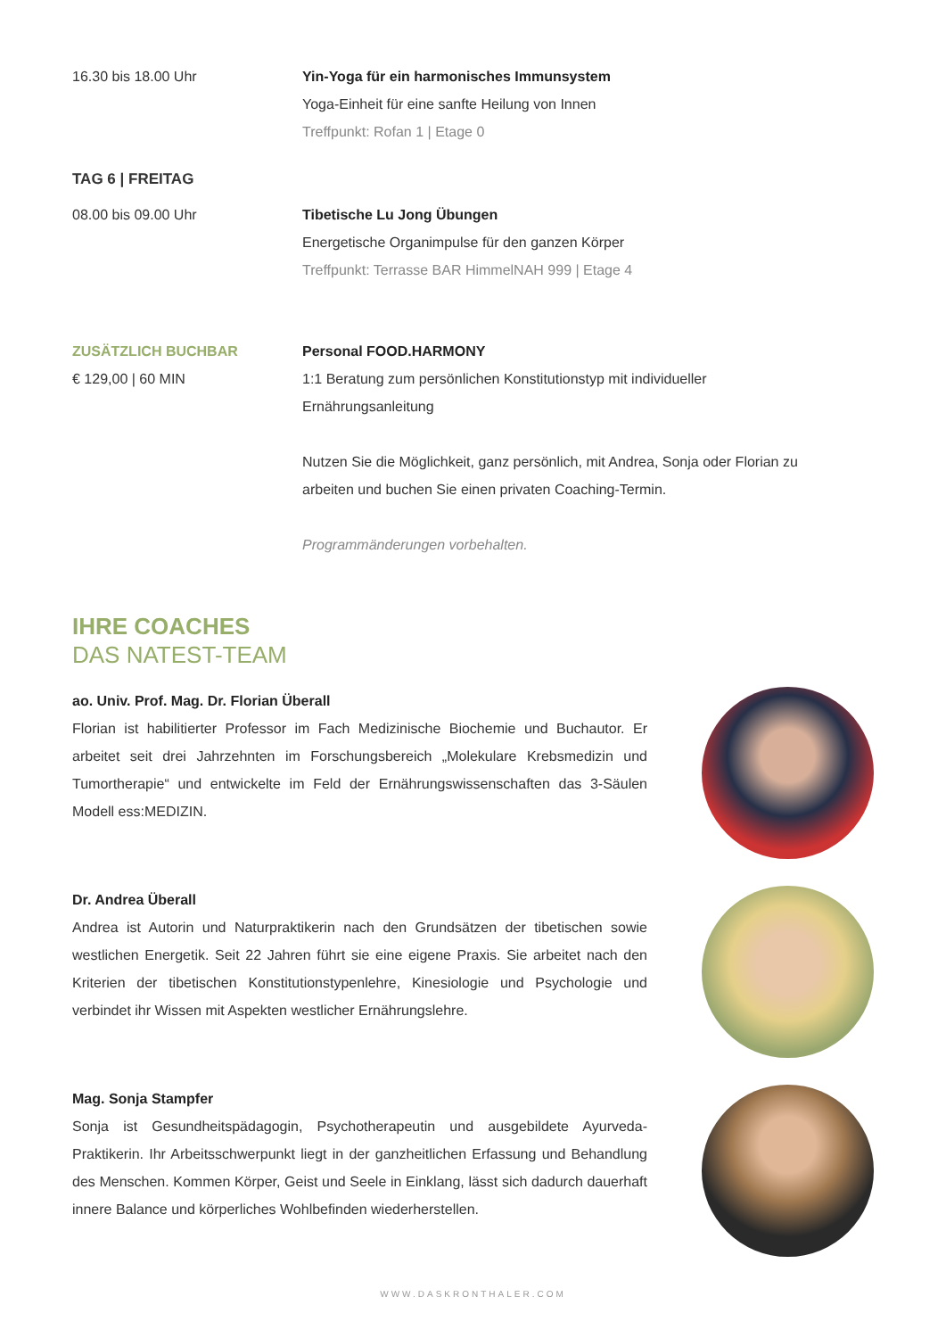16.30 bis 18.00 Uhr Yin-Yoga für ein harmonisches Immunsystem
Yoga-Einheit für eine sanfte Heilung von Innen
Treffpunkt: Rofan 1 | Etage 0
TAG 6 | FREITAG
08.00 bis 09.00 Uhr Tibetische Lu Jong Übungen
Energetische Organimpulse für den ganzen Körper
Treffpunkt: Terrasse BAR HimmelNAH 999 | Etage 4
ZUSÄTZLICH BUCHBAR
€ 129,00 | 60 MIN
Personal FOOD.HARMONY
1:1 Beratung zum persönlichen Konstitutionstyp mit individueller Ernährungsanleitung
Nutzen Sie die Möglichkeit, ganz persönlich, mit Andrea, Sonja oder Florian zu arbeiten und buchen Sie einen privaten Coaching-Termin.
Programmänderungen vorbehalten.
IHRE COACHES
DAS NATEST-TEAM
ao. Univ. Prof. Mag. Dr. Florian Überall
Florian ist habilitierter Professor im Fach Medizinische Biochemie und Buchautor. Er arbeitet seit drei Jahrzehnten im Forschungsbereich „Molekulare Krebsmedizin und Tumortherapie“ und entwickelte im Feld der Ernährungswissenschaften das 3-Säulen Modell ess:MEDIZIN.
Dr. Andrea Überall
Andrea ist Autorin und Naturpraktikerin nach den Grundsätzen der tibetischen sowie westlichen Energetik. Seit 22 Jahren führt sie eine eigene Praxis. Sie arbeitet nach den Kriterien der tibetischen Konstitutionstypenlehre, Kinesiologie und Psychologie und verbindet ihr Wissen mit Aspekten westlicher Ernährungslehre.
Mag. Sonja Stampfer
Sonja ist Gesundheitspädagogin, Psychotherapeutin und ausgebildete Ayurveda-Praktikerin. Ihr Arbeitsschwerpunkt liegt in der ganzheitlichen Erfassung und Behandlung des Menschen. Kommen Körper, Geist und Seele in Einklang, lässt sich dadurch dauerhaft innere Balance und körperliches Wohlbefinden wiederherstellen.
WWW.DASKRONTHALER.COM